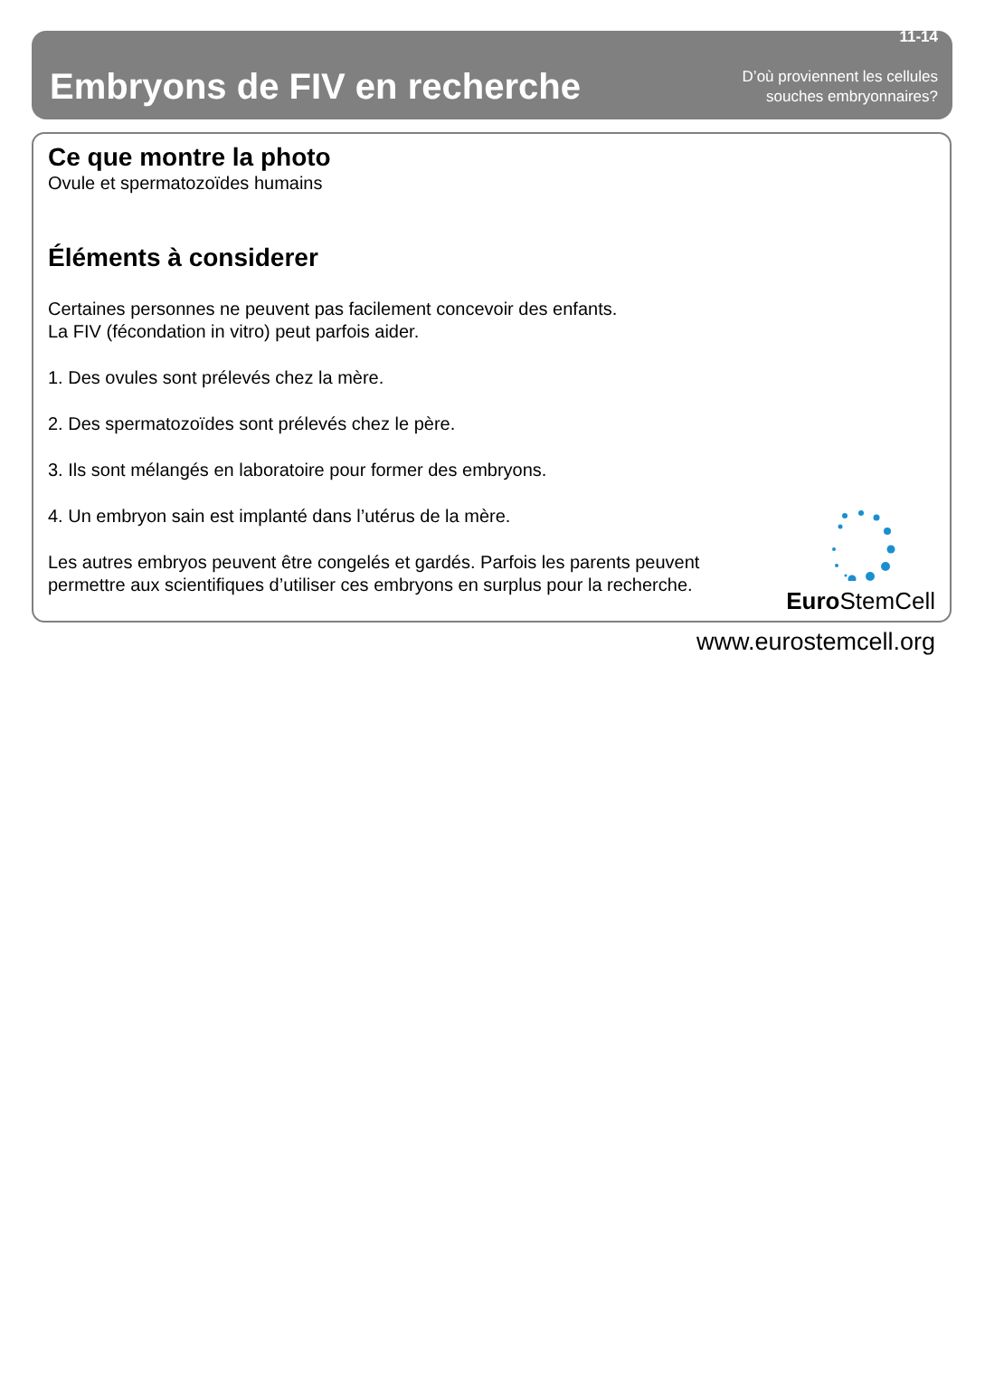Embryons de FIV en recherche
11-14
D’où proviennent les cellules
souches embryonnaires?
Ce que montre la photo
Ovule et spermatozoïdes humains
Éléments à considerer
Certaines personnes ne peuvent pas facilement concevoir des enfants.
La FIV (fécondation in vitro) peut parfois aider.
1. Des ovules sont prélevés chez la mère.
2. Des spermatozoïdes sont prélevés chez le père.
3. Ils sont mélangés en laboratoire pour former des embryons.
4. Un embryon sain est implanté dans l’utérus de la mère.
Les autres embryos peuvent être congelés et gardés. Parfois les parents peuvent
permettre aux scientifiques d’utiliser ces embryons en surplus pour la recherche.
Euro StemCell
www.eurostemcell.org